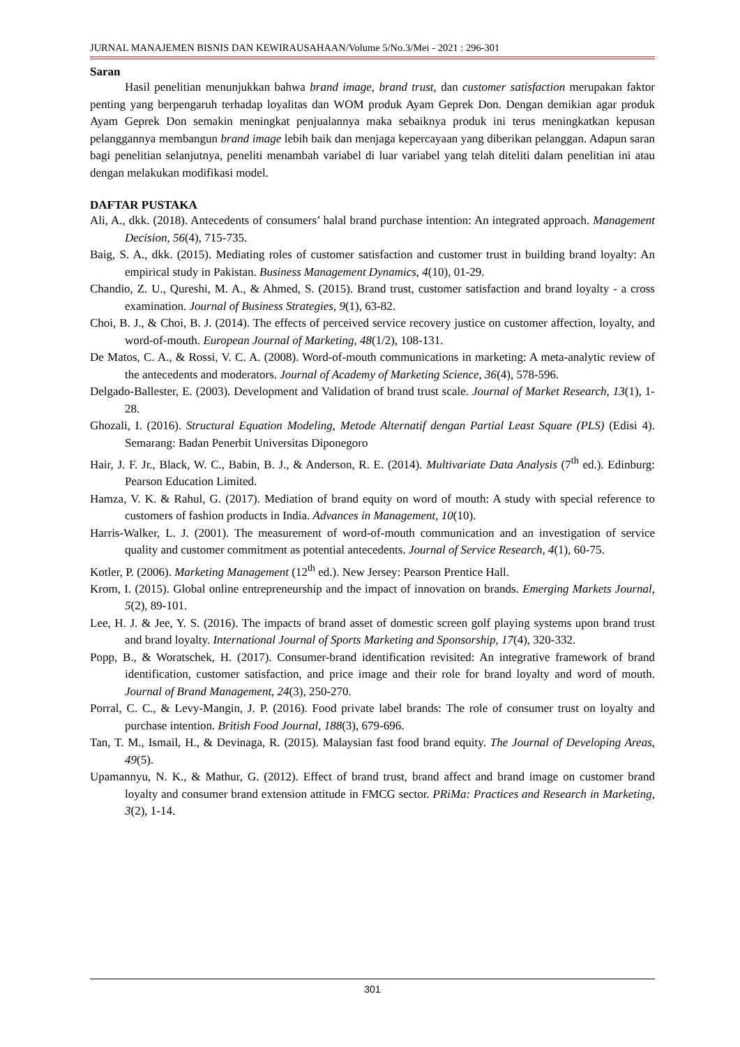JURNAL MANAJEMEN BISNIS DAN KEWIRAUSAHAAN/Volume 5/No.3/Mei - 2021 : 296-301
Saran
Hasil penelitian menunjukkan bahwa brand image, brand trust, dan customer satisfaction merupakan faktor penting yang berpengaruh terhadap loyalitas dan WOM produk Ayam Geprek Don. Dengan demikian agar produk Ayam Geprek Don semakin meningkat penjualannya maka sebaiknya produk ini terus meningkatkan kepusan pelanggannya membangun brand image lebih baik dan menjaga kepercayaan yang diberikan pelanggan. Adapun saran bagi penelitian selanjutnya, peneliti menambah variabel di luar variabel yang telah diteliti dalam penelitian ini atau dengan melakukan modifikasi model.
DAFTAR PUSTAKA
Ali, A., dkk. (2018). Antecedents of consumers’ halal brand purchase intention: An integrated approach. Management Decision, 56(4), 715-735.
Baig, S. A., dkk. (2015). Mediating roles of customer satisfaction and customer trust in building brand loyalty: An empirical study in Pakistan. Business Management Dynamics, 4(10), 01-29.
Chandio, Z. U., Qureshi, M. A., & Ahmed, S. (2015). Brand trust, customer satisfaction and brand loyalty - a cross examination. Journal of Business Strategies, 9(1), 63-82.
Choi, B. J., & Choi, B. J. (2014). The effects of perceived service recovery justice on customer affection, loyalty, and word-of-mouth. European Journal of Marketing, 48(1/2), 108-131.
De Matos, C. A., & Rossi, V. C. A. (2008). Word-of-mouth communications in marketing: A meta-analytic review of the antecedents and moderators. Journal of Academy of Marketing Science, 36(4), 578-596.
Delgado-Ballester, E. (2003). Development and Validation of brand trust scale. Journal of Market Research, 13(1), 1-28.
Ghozali, I. (2016). Structural Equation Modeling, Metode Alternatif dengan Partial Least Square (PLS) (Edisi 4). Semarang: Badan Penerbit Universitas Diponegoro
Hair, J. F. Jr., Black, W. C., Babin, B. J., & Anderson, R. E. (2014). Multivariate Data Analysis (7<sup>th</sup> ed.). Edinburg: Pearson Education Limited.
Hamza, V. K. & Rahul, G. (2017). Mediation of brand equity on word of mouth: A study with special reference to customers of fashion products in India. Advances in Management, 10(10).
Harris-Walker, L. J. (2001). The measurement of word-of-mouth communication and an investigation of service quality and customer commitment as potential antecedents. Journal of Service Research, 4(1), 60-75.
Kotler, P. (2006). Marketing Management (12<sup>th</sup> ed.). New Jersey: Pearson Prentice Hall.
Krom, I. (2015). Global online entrepreneurship and the impact of innovation on brands. Emerging Markets Journal, 5(2), 89-101.
Lee, H. J. & Jee, Y. S. (2016). The impacts of brand asset of domestic screen golf playing systems upon brand trust and brand loyalty. International Journal of Sports Marketing and Sponsorship, 17(4), 320-332.
Popp, B., & Woratschek, H. (2017). Consumer-brand identification revisited: An integrative framework of brand identification, customer satisfaction, and price image and their role for brand loyalty and word of mouth. Journal of Brand Management, 24(3), 250-270.
Porral, C. C., & Levy-Mangin, J. P. (2016). Food private label brands: The role of consumer trust on loyalty and purchase intention. British Food Journal, 188(3), 679-696.
Tan, T. M., Ismail, H., & Devinaga, R. (2015). Malaysian fast food brand equity. The Journal of Developing Areas, 49(5).
Upamannyu, N. K., & Mathur, G. (2012). Effect of brand trust, brand affect and brand image on customer brand loyalty and consumer brand extension attitude in FMCG sector. PRiMa: Practices and Research in Marketing, 3(2), 1-14.
301